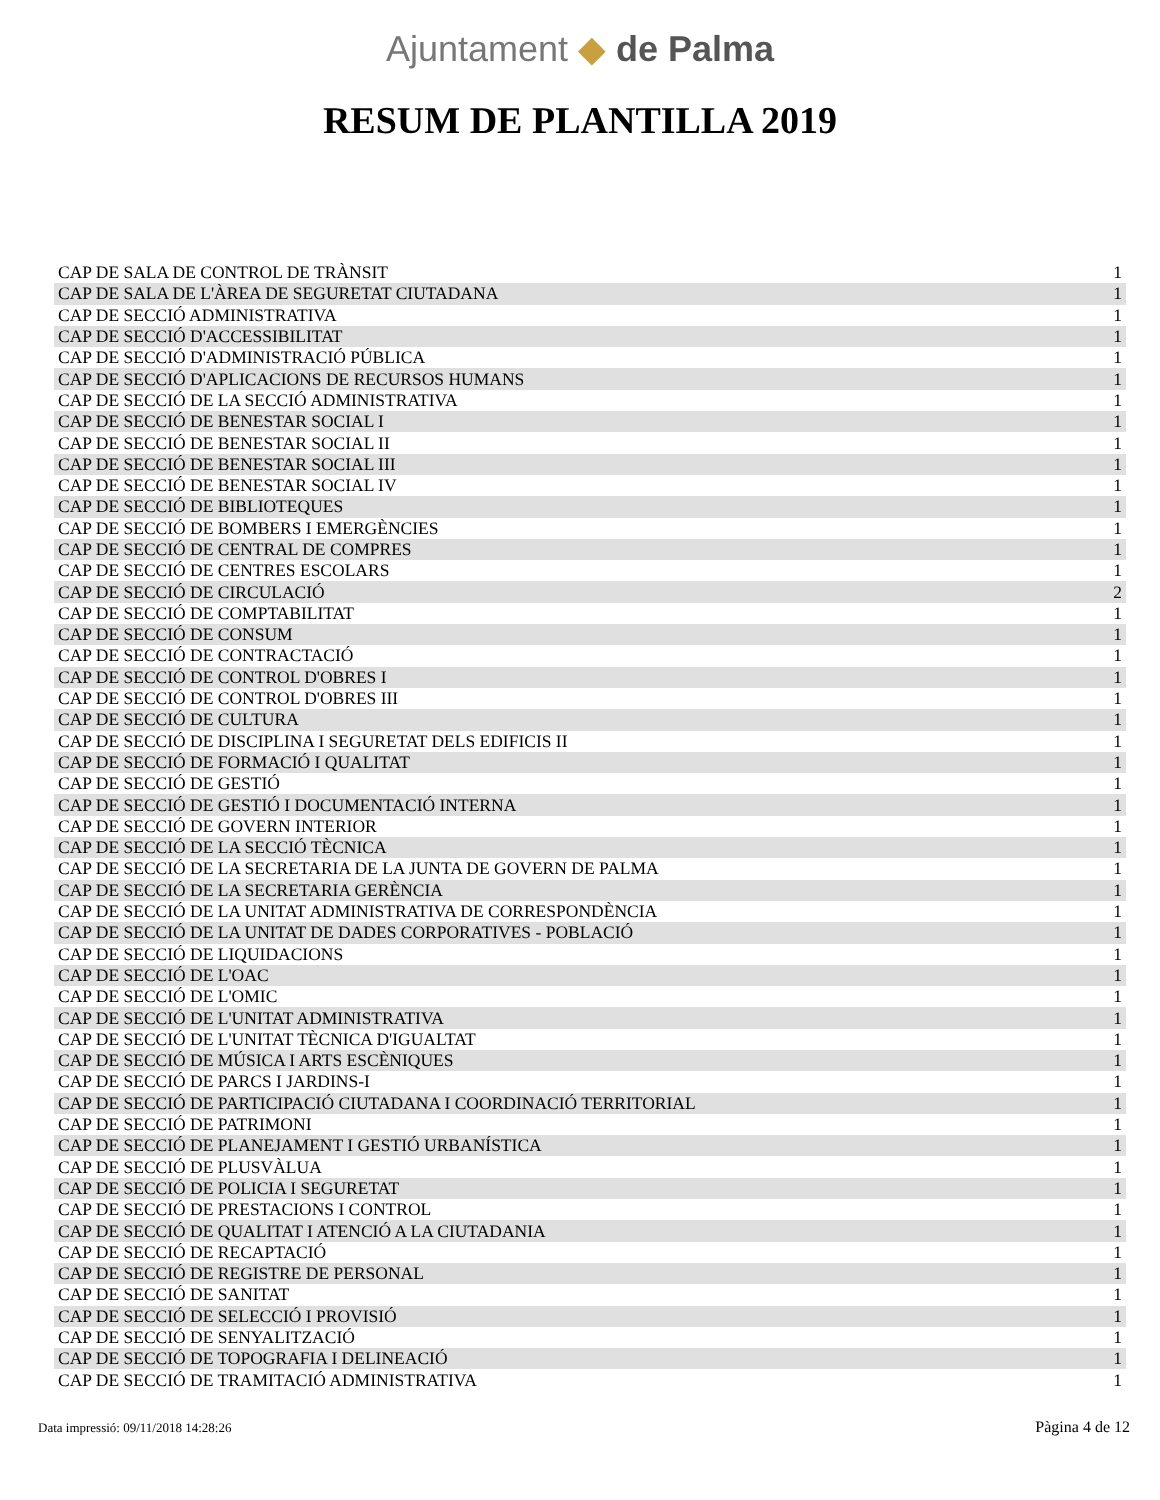Ajuntament ◆ de Palma
RESUM DE PLANTILLA 2019
| CAP DE SALA DE CONTROL DE TRÀNSIT | 1 |
| CAP DE SALA DE L'ÀREA DE SEGURETAT CIUTADANA | 1 |
| CAP DE SECCIÓ ADMINISTRATIVA | 1 |
| CAP DE SECCIÓ D'ACCESSIBILITAT | 1 |
| CAP DE SECCIÓ D'ADMINISTRACIÓ PÚBLICA | 1 |
| CAP DE SECCIÓ D'APLICACIONS DE RECURSOS HUMANS | 1 |
| CAP DE SECCIÓ DE LA SECCIÓ ADMINISTRATIVA | 1 |
| CAP DE SECCIÓ DE BENESTAR SOCIAL I | 1 |
| CAP DE SECCIÓ DE BENESTAR SOCIAL II | 1 |
| CAP DE SECCIÓ DE BENESTAR SOCIAL III | 1 |
| CAP DE SECCIÓ DE BENESTAR SOCIAL IV | 1 |
| CAP DE SECCIÓ DE BIBLIOTEQUES | 1 |
| CAP DE SECCIÓ DE BOMBERS I EMERGÈNCIES | 1 |
| CAP DE SECCIÓ DE CENTRAL DE COMPRES | 1 |
| CAP DE SECCIÓ DE CENTRES ESCOLARS | 1 |
| CAP DE SECCIÓ DE CIRCULACIÓ | 2 |
| CAP DE SECCIÓ DE COMPTABILITAT | 1 |
| CAP DE SECCIÓ DE CONSUM | 1 |
| CAP DE SECCIÓ DE CONTRACTACIÓ | 1 |
| CAP DE SECCIÓ DE CONTROL D'OBRES I | 1 |
| CAP DE SECCIÓ DE CONTROL D'OBRES III | 1 |
| CAP DE SECCIÓ DE CULTURA | 1 |
| CAP DE SECCIÓ DE DISCIPLINA I SEGURETAT DELS EDIFICIS II | 1 |
| CAP DE SECCIÓ DE FORMACIÓ I QUALITAT | 1 |
| CAP DE SECCIÓ DE GESTIÓ | 1 |
| CAP DE SECCIÓ DE GESTIÓ I DOCUMENTACIÓ INTERNA | 1 |
| CAP DE SECCIÓ DE GOVERN INTERIOR | 1 |
| CAP DE SECCIÓ DE LA SECCIÓ TÈCNICA | 1 |
| CAP DE SECCIÓ DE LA SECRETARIA DE LA JUNTA DE GOVERN DE PALMA | 1 |
| CAP DE SECCIÓ DE LA SECRETARIA GERÈNCIA | 1 |
| CAP DE SECCIÓ DE LA UNITAT ADMINISTRATIVA DE CORRESPONDÈNCIA | 1 |
| CAP DE SECCIÓ DE LA UNITAT DE DADES CORPORATIVES - POBLACIÓ | 1 |
| CAP DE SECCIÓ DE LIQUIDACIONS | 1 |
| CAP DE SECCIÓ DE L'OAC | 1 |
| CAP DE SECCIÓ DE L'OMIC | 1 |
| CAP DE SECCIÓ DE L'UNITAT ADMINISTRATIVA | 1 |
| CAP DE SECCIÓ DE L'UNITAT TÈCNICA D'IGUALTAT | 1 |
| CAP DE SECCIÓ DE MÚSICA I ARTS ESCÈNIQUES | 1 |
| CAP DE SECCIÓ DE PARCS I JARDINS-I | 1 |
| CAP DE SECCIÓ DE PARTICIPACIÓ CIUTADANA I COORDINACIÓ TERRITORIAL | 1 |
| CAP DE SECCIÓ DE PATRIMONI | 1 |
| CAP DE SECCIÓ DE PLANEJAMENT I GESTIÓ URBANÍSTICA | 1 |
| CAP DE SECCIÓ DE PLUSVÀLUA | 1 |
| CAP DE SECCIÓ DE POLICIA I SEGURETAT | 1 |
| CAP DE SECCIÓ DE PRESTACIONS I CONTROL | 1 |
| CAP DE SECCIÓ DE QUALITAT I ATENCIÓ A LA CIUTADANIA | 1 |
| CAP DE SECCIÓ DE RECAPTACIÓ | 1 |
| CAP DE SECCIÓ DE REGISTRE DE PERSONAL | 1 |
| CAP DE SECCIÓ DE SANITAT | 1 |
| CAP DE SECCIÓ DE SELECCIÓ I PROVISIÓ | 1 |
| CAP DE SECCIÓ DE SENYALITZACIÓ | 1 |
| CAP DE SECCIÓ DE TOPOGRAFIA I DELINEACIÓ | 1 |
| CAP DE SECCIÓ DE TRAMITACIÓ ADMINISTRATIVA | 1 |
Data impressió: 09/11/2018 14:28:26 Pàgina 4 de 12